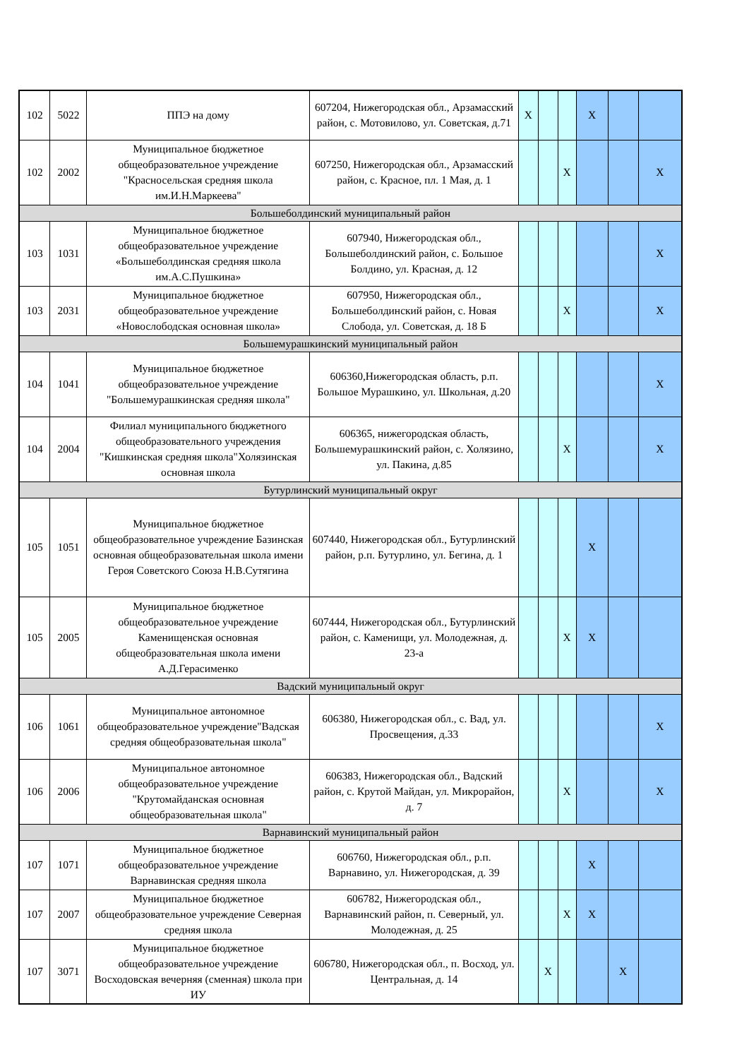| 102 | 5022 | ППЭ на дому | 607204, Нижегородская обл., Арзамасский район, с. Мотовилово, ул. Советская, д.71 | X | | | X | | |
| 102 | 2002 | Муниципальное бюджетное общеобразовательное учреждение "Красносельская средняя школа им.И.Н.Маркеева" | 607250, Нижегородская обл., Арзамасский район, с. Красное, пл. 1 Мая, д. 1 | | | X | | | X |
| Большеболдинский муниципальный район | | | | | | | | | |
| 103 | 1031 | Муниципальное бюджетное общеобразовательное учреждение «Большеболдинская средняя школа им.А.С.Пушкина» | 607940, Нижегородская обл., Большеболдинский район, с. Большое Болдино, ул. Красная, д. 12 | | | | | | X |
| 103 | 2031 | Муниципальное бюджетное общеобразовательное учреждение «Новослободская основная школа» | 607950, Нижегородская обл., Большеболдинский район, с. Новая Слобода, ул. Советская, д. 18 Б | | | X | | | X |
| Большемурашкинский муниципальный район | | | | | | | | | |
| 104 | 1041 | Муниципальное бюджетное общеобразовательное учреждение "Большемурашкинская средняя школа" | 606360,Нижегородская область, р.п. Большое Мурашкино, ул. Школьная, д.20 | | | | | | X |
| 104 | 2004 | Филиал муниципального бюджетного общеобразовательного учреждения "Кишкинская средняя школа"Холязинская основная школа | 606365, нижегородская область, Большемурашкинский район, с. Холязино, ул. Пакина, д.85 | | | X | | | X |
| Бутурлинский муниципальный округ | | | | | | | | | |
| 105 | 1051 | Муниципальное бюджетное общеобразовательное учреждение Базинская основная общеобразовательная школа имени Героя Советского Союза Н.В.Сутягина | 607440, Нижегородская обл., Бутурлинский район, р.п. Бутурлино, ул. Бегина, д. 1 | | | | X | | |
| 105 | 2005 | Муниципальное бюджетное общеобразовательное учреждение Каменищенская основная общеобразовательная школа имени А.Д.Герасименко | 607444, Нижегородская обл., Бутурлинский район, с. Каменищи, ул. Молодежная, д. 23-а | | | X | X | | |
| Вадский муниципальный округ | | | | | | | | | |
| 106 | 1061 | Муниципальное автономное общеобразовательное учреждение"Вадская средняя общеобразовательная школа" | 606380, Нижегородская обл., с. Вад, ул. Просвещения, д.33 | | | | | | X |
| 106 | 2006 | Муниципальное автономное общеобразовательное учреждение "Крутомайданская основная общеобразовательная школа" | 606383, Нижегородская обл., Вадский район, с. Крутой Майдан, ул. Микрорайон, д. 7 | | | X | | | X |
| Варнавинский муниципальный район | | | | | | | | | |
| 107 | 1071 | Муниципальное бюджетное общеобразовательное учреждение Варнавинская средняя школа | 606760, Нижегородская обл., р.п. Варнавино, ул. Нижегородская, д. 39 | | | | X | | |
| 107 | 2007 | Муниципальное бюджетное общеобразовательное учреждение Северная средняя школа | 606782, Нижегородская обл., Варнавинский район, п. Северный, ул. Молодежная, д. 25 | | | X | X | | |
| 107 | 3071 | Муниципальное бюджетное общеобразовательное учреждение Восходовская вечерняя (сменная) школа при ИУ | 606780, Нижегородская обл., п. Восход, ул. Центральная, д. 14 | | X | | | X | |